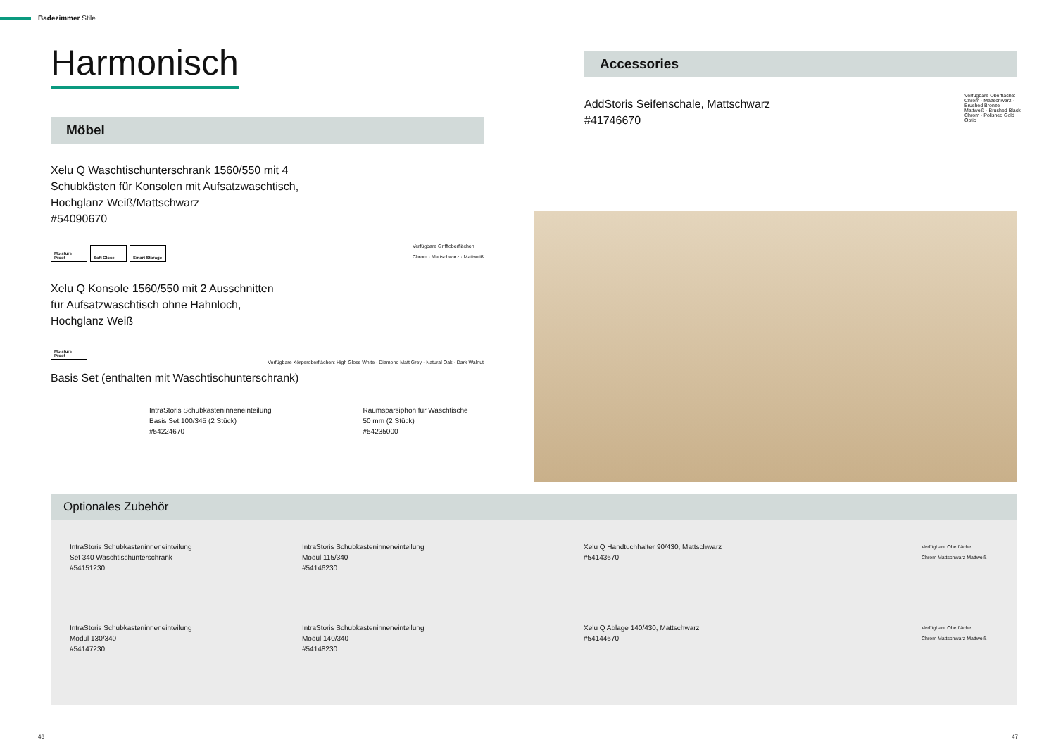Badezimmer Stile
Harmonisch
Möbel
Xelu Q Waschtischunterschrank 1560/550 mit 4
Schubkästen für Konsolen mit Aufsatzwaschtisch,
Hochglanz Weiß/Mattschwarz
#54090670
Moisture Proof Soft Close Smart Storage Verfügbare Grifffoberflächen
Chrom · Mattschwarz · Mattweiß
Xelu Q Konsole 1560/550 mit 2 Ausschnitten
für Aufsatzwaschtisch ohne Hahnloch,
Hochglanz Weiß
Moisture Proof
Verfügbare Körperoberflächen: High Gloss White · Diamond Matt Grey · Natural Oak · Dark Walnut
Basis Set (enthalten mit Waschtischunterschrank)
IntraStoris Schubkasteninneneinteilung
Basis Set 100/345 (2 Stück)
#54224670
Raumsparsiphon für Waschtische
50 mm (2 Stück)
#54235000
Accessories
AddStoris Seifenschale, Mattschwarz
#41746670
Verfügbare Oberfläche:
Chrom · Mattschwarz · Brushed Bronze · Mattweiß · Brushed Black Chrom · Polished Gold Optic
Optionales Zubehör
IntraStoris Schubkasteninneneinteilung
Set 340 Waschtischunterschrank
#54151230
IntraStoris Schubkasteninneneinteilung
Modul 115/340
#54146230
Xelu Q Handtuchhalter 90/430, Mattschwarz
#54143670
Verfügbare Oberfläche:
Chrom Mattschwarz Mattweiß
IntraStoris Schubkasteninneneinteilung
Modul 130/340
#54147230
IntraStoris Schubkasteninneneinteilung
Modul 140/340
#54148230
Xelu Q Ablage 140/430, Mattschwarz
#54144670
Verfügbare Oberfläche:
Chrom Mattschwarz Mattweiß
46 47